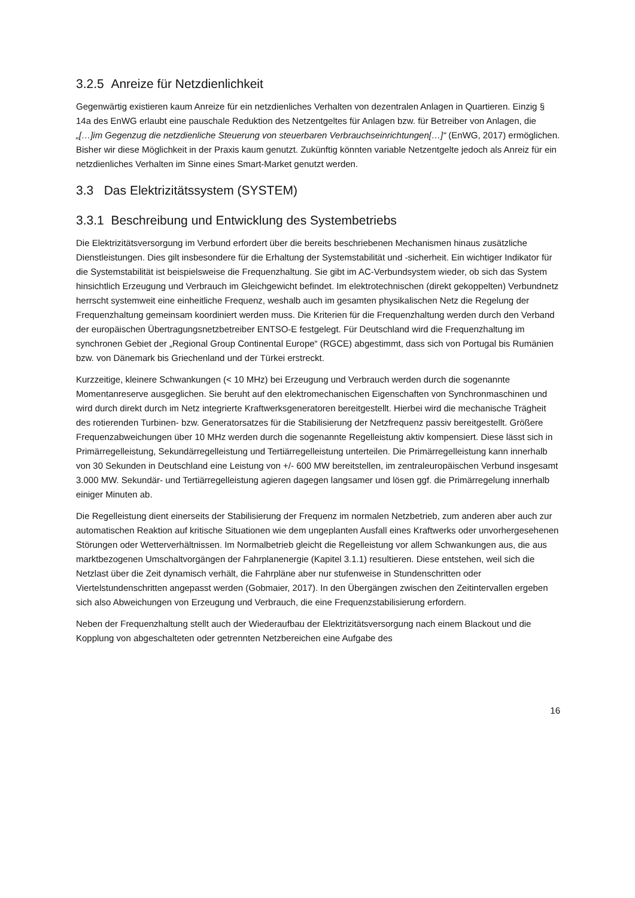3.2.5 Anreize für Netzdienlichkeit
Gegenwärtig existieren kaum Anreize für ein netzdienliches Verhalten von dezentralen Anlagen in Quartieren. Einzig § 14a des EnWG erlaubt eine pauschale Reduktion des Netzentgeltes für Anlagen bzw. für Betreiber von Anlagen, die „[…]im Gegenzug die netzdienliche Steuerung von steuerbaren Verbrauchseinrichtungen[…]“ (EnWG, 2017) ermöglichen. Bisher wir diese Möglichkeit in der Praxis kaum genutzt. Zukünftig könnten variable Netzentgelte jedoch als Anreiz für ein netzdienliches Verhalten im Sinne eines Smart-Market genutzt werden.
3.3 Das Elektrizitätssystem (SYSTEM)
3.3.1 Beschreibung und Entwicklung des Systembetriebs
Die Elektrizitätsversorgung im Verbund erfordert über die bereits beschriebenen Mechanismen hinaus zusätzliche Dienstleistungen. Dies gilt insbesondere für die Erhaltung der Systemstabilität und -sicherheit. Ein wichtiger Indikator für die Systemstabilität ist beispielsweise die Frequenzhaltung. Sie gibt im AC-Verbundsystem wieder, ob sich das System hinsichtlich Erzeugung und Verbrauch im Gleichgewicht befindet. Im elektrotechnischen (direkt gekoppelten) Verbundnetz herrscht systemweit eine einheitliche Frequenz, weshalb auch im gesamten physikalischen Netz die Regelung der Frequenzhaltung gemeinsam koordiniert werden muss. Die Kriterien für die Frequenzhaltung werden durch den Verband der europäischen Übertragungsnetzbetreiber ENTSO-E festgelegt. Für Deutschland wird die Frequenzhaltung im synchronen Gebiet der „Regional Group Continental Europe“ (RGCE) abgestimmt, dass sich von Portugal bis Rumänien bzw. von Dänemark bis Griechenland und der Türkei erstreckt.
Kurzzeitige, kleinere Schwankungen (< 10 MHz) bei Erzeugung und Verbrauch werden durch die sogenannte Momentanreserve ausgeglichen. Sie beruht auf den elektromechanischen Eigenschaften von Synchronmaschinen und wird durch direkt durch im Netz integrierte Kraftwerksgeneratoren bereitgestellt. Hierbei wird die mechanische Trägheit des rotierenden Turbinen- bzw. Generatorsatzes für die Stabilisierung der Netzfrequenz passiv bereitgestellt. Größere Frequenzabweichungen über 10 MHz werden durch die sogenannte Regelleistung aktiv kompensiert. Diese lässt sich in Primärregelleistung, Sekundärregelleistung und Tertiärregelleistung unterteilen. Die Primärregelleistung kann innerhalb von 30 Sekunden in Deutschland eine Leistung von +/- 600 MW bereitstellen, im zentraleuropäischen Verbund insgesamt 3.000 MW. Sekundär- und Tertiärregelleistung agieren dagegen langsamer und lösen ggf. die Primärregelung innerhalb einiger Minuten ab.
Die Regelleistung dient einerseits der Stabilisierung der Frequenz im normalen Netzbetrieb, zum anderen aber auch zur automatischen Reaktion auf kritische Situationen wie dem ungeplanten Ausfall eines Kraftwerks oder unvorhergesehenen Störungen oder Wetterverhältnissen. Im Normalbetrieb gleicht die Regelleistung vor allem Schwankungen aus, die aus marktbezogenen Umschaltvorgängen der Fahrplanenergie (Kapitel 3.1.1) resultieren. Diese entstehen, weil sich die Netzlast über die Zeit dynamisch verhält, die Fahrpläne aber nur stufenweise in Stundenschritten oder Viertelstundenschritten angepasst werden (Gobmaier, 2017). In den Übergängen zwischen den Zeitintervallen ergeben sich also Abweichungen von Erzeugung und Verbrauch, die eine Frequenzstabilisierung erfordern.
Neben der Frequenzhaltung stellt auch der Wiederaufbau der Elektrizitätsversorgung nach einem Blackout und die Kopplung von abgeschalteten oder getrennten Netzbereichen eine Aufgabe des
16